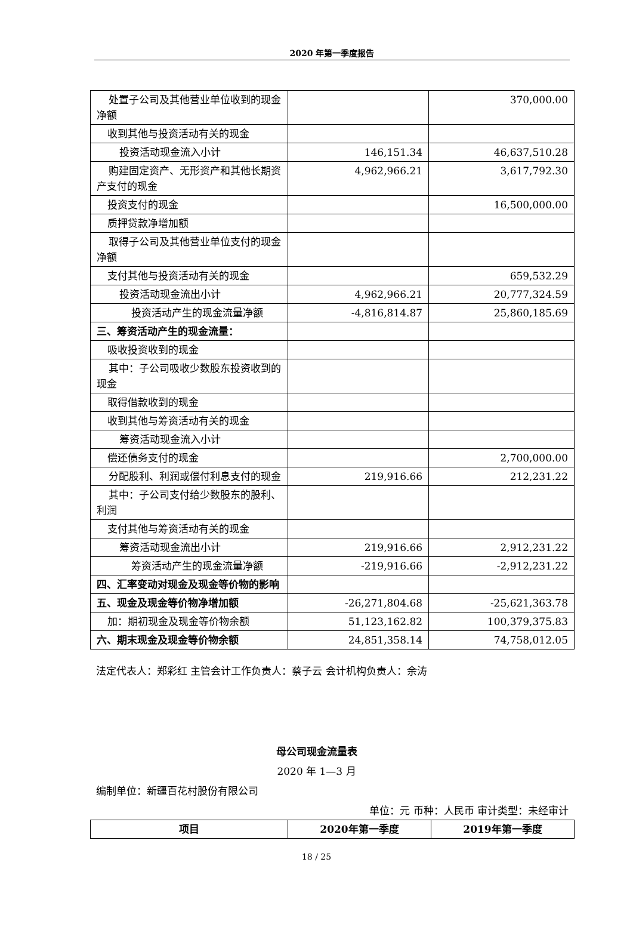2020 年第一季度报告
| 处置子公司及其他营业单位收到的现金净额 | | 370,000.00 |
| 收到其他与投资活动有关的现金 | | |
| 投资活动现金流入小计 | 146,151.34 | 46,637,510.28 |
| 购建固定资产、无形资产和其他长期资产支付的现金 | 4,962,966.21 | 3,617,792.30 |
| 投资支付的现金 | | 16,500,000.00 |
| 质押贷款净增加额 | | |
| 取得子公司及其他营业单位支付的现金净额 | | |
| 支付其他与投资活动有关的现金 | | 659,532.29 |
| 投资活动现金流出小计 | 4,962,966.21 | 20,777,324.59 |
| 投资活动产生的现金流量净额 | -4,816,814.87 | 25,860,185.69 |
| 三、筹资活动产生的现金流量： | | |
| 吸收投资收到的现金 | | |
| 其中：子公司吸收少数股东投资收到的现金 | | |
| 取得借款收到的现金 | | |
| 收到其他与筹资活动有关的现金 | | |
| 筹资活动现金流入小计 | | |
| 偿还债务支付的现金 | | 2,700,000.00 |
| 分配股利、利润或偿付利息支付的现金 | 219,916.66 | 212,231.22 |
| 其中：子公司支付给少数股东的股利、利润 | | |
| 支付其他与筹资活动有关的现金 | | |
| 筹资活动现金流出小计 | 219,916.66 | 2,912,231.22 |
| 筹资活动产生的现金流量净额 | -219,916.66 | -2,912,231.22 |
| 四、汇率变动对现金及现金等价物的影响 | | |
| 五、现金及现金等价物净增加额 | -26,271,804.68 | -25,621,363.78 |
| 加：期初现金及现金等价物余额 | 51,123,162.82 | 100,379,375.83 |
| 六、期末现金及现金等价物余额 | 24,851,358.14 | 74,758,012.05 |
法定代表人：郑彩红 主管会计工作负责人：蔡子云 会计机构负责人：余涛
母公司现金流量表
2020 年 1—3 月
编制单位：新疆百花村股份有限公司
单位：元 币种：人民币 审计类型：未经审计
| 项目 | 2020年第一季度 | 2019年第一季度 |
| --- | --- | --- |
18 / 25